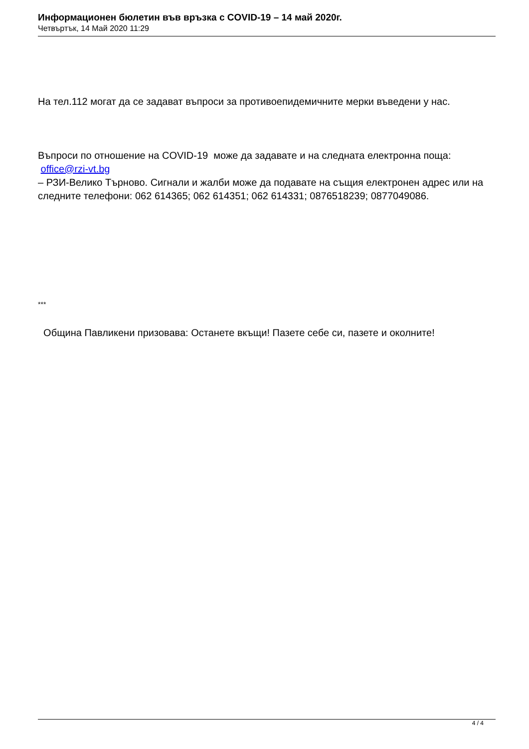Информационен бюлетин във връзка с COVID-19 – 14 май 2020г.
Четвъртък, 14 Май 2020 11:29
На тел.112 могат да се задават въпроси за противоепидемичните мерки въведени у нас.
Въпроси по отношение на COVID-19 може да задавате и на следната електронна поща:
office@rzi-vt.bg
– РЗИ-Велико Търново. Сигнали и жалби може да подавате на същия електронен адрес или на следните телефони: 062 614365; 062 614351; 062 614331; 0876518239; 0877049086.
***
Община Павликени призовава: Останете вкъщи! Пазете себе си, пазете и околните!
4 / 4